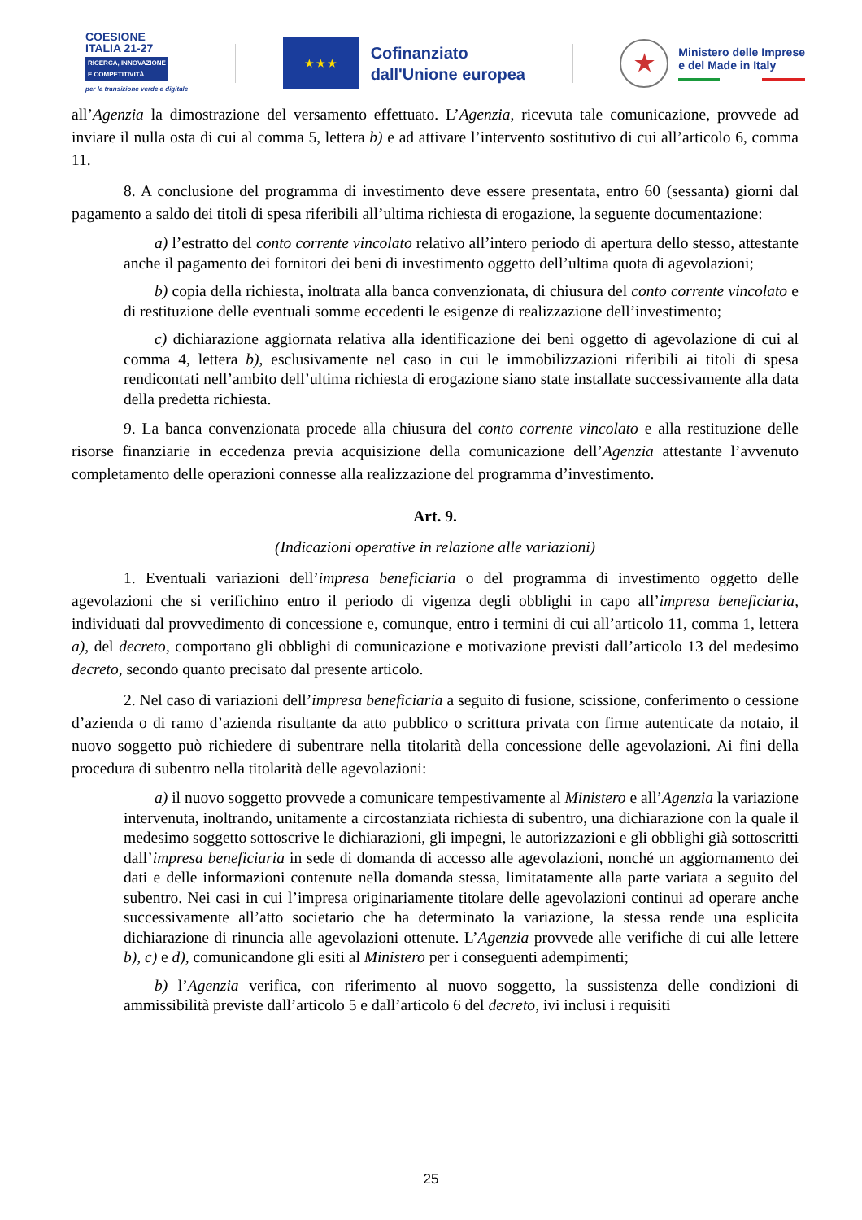COESIONE
ITALIA 21-27
RICERCA, INNOVAZIONE
E COMPETITIVITÀ
per la transizione verde e digitale
★ ★ ★
Cofinanziato
dall'Unione europea
★
Ministero delle Imprese
e del Made in Italy
all’Agenzia la dimostrazione del versamento effettuato. L’Agenzia, ricevuta tale comunicazione, provvede ad inviare il nulla osta di cui al comma 5, lettera b) e ad attivare l’intervento sostitutivo di cui all’articolo 6, comma 11.
8. A conclusione del programma di investimento deve essere presentata, entro 60 (sessanta) giorni dal pagamento a saldo dei titoli di spesa riferibili all’ultima richiesta di erogazione, la seguente documentazione:
a) l’estratto del conto corrente vincolato relativo all’intero periodo di apertura dello stesso, attestante anche il pagamento dei fornitori dei beni di investimento oggetto dell’ultima quota di agevolazioni;
b) copia della richiesta, inoltrata alla banca convenzionata, di chiusura del conto corrente vincolato e di restituzione delle eventuali somme eccedenti le esigenze di realizzazione dell’investimento;
c) dichiarazione aggiornata relativa alla identificazione dei beni oggetto di agevolazione di cui al comma 4, lettera b), esclusivamente nel caso in cui le immobilizzazioni riferibili ai titoli di spesa rendicontati nell’ambito dell’ultima richiesta di erogazione siano state installate successivamente alla data della predetta richiesta.
9. La banca convenzionata procede alla chiusura del conto corrente vincolato e alla restituzione delle risorse finanziarie in eccedenza previa acquisizione della comunicazione dell’Agenzia attestante l’avvenuto completamento delle operazioni connesse alla realizzazione del programma d’investimento.
Art. 9.
(Indicazioni operative in relazione alle variazioni)
1. Eventuali variazioni dell’impresa beneficiaria o del programma di investimento oggetto delle agevolazioni che si verifichino entro il periodo di vigenza degli obblighi in capo all’impresa beneficiaria, individuati dal provvedimento di concessione e, comunque, entro i termini di cui all’articolo 11, comma 1, lettera a), del decreto, comportano gli obblighi di comunicazione e motivazione previsti dall’articolo 13 del medesimo decreto, secondo quanto precisato dal presente articolo.
2. Nel caso di variazioni dell’impresa beneficiaria a seguito di fusione, scissione, conferimento o cessione d’azienda o di ramo d’azienda risultante da atto pubblico o scrittura privata con firme autenticate da notaio, il nuovo soggetto può richiedere di subentrare nella titolarità della concessione delle agevolazioni. Ai fini della procedura di subentro nella titolarità delle agevolazioni:
a) il nuovo soggetto provvede a comunicare tempestivamente al Ministero e all’Agenzia la variazione intervenuta, inoltrando, unitamente a circostanziata richiesta di subentro, una dichiarazione con la quale il medesimo soggetto sottoscrive le dichiarazioni, gli impegni, le autorizzazioni e gli obblighi già sottoscritti dall’impresa beneficiaria in sede di domanda di accesso alle agevolazioni, nonché un aggiornamento dei dati e delle informazioni contenute nella domanda stessa, limitatamente alla parte variata a seguito del subentro. Nei casi in cui l’impresa originariamente titolare delle agevolazioni continui ad operare anche successivamente all’atto societario che ha determinato la variazione, la stessa rende una esplicita dichiarazione di rinuncia alle agevolazioni ottenute. L’Agenzia provvede alle verifiche di cui alle lettere b), c) e d), comunicandone gli esiti al Ministero per i conseguenti adempimenti;
b) l’Agenzia verifica, con riferimento al nuovo soggetto, la sussistenza delle condizioni di ammissibilità previste dall’articolo 5 e dall’articolo 6 del decreto, ivi inclusi i requisiti
25